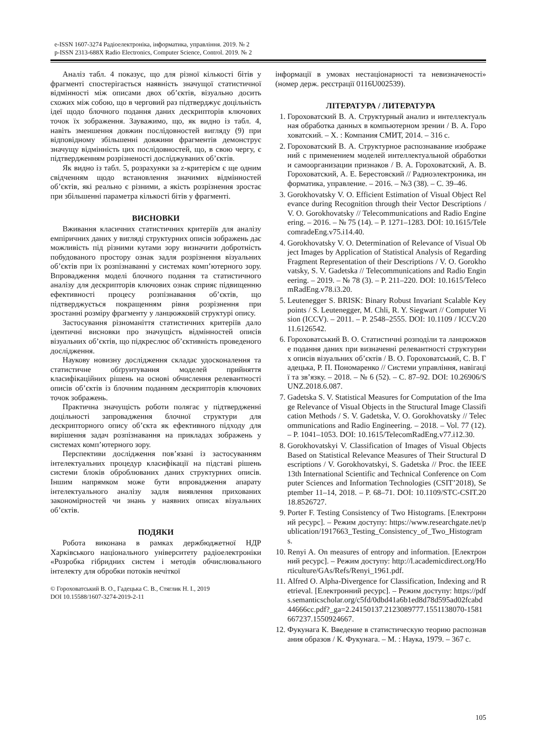e-ISSN 1607-3274 Радіоелектроніка, інформатика, управління. 2019. № 2
p-ISSN 2313-688X Radio Electronics, Computer Science, Control. 2019. № 2
Аналіз табл. 4 показує, що для різної кількості бітів у фрагменті спостерігається наявність значущої статистичної відмінності між описами двох об’єктів, візуально досить схожих між собою, що в черговий раз підтверджує доцільність ідеї щодо блочного подання даних дескрипторів ключових точок їх зображення. Зауважимо, що, як видно із табл. 4, навіть зменшення довжин послідовностей вигляду (9) при відповідному збільшенні довжини фрагментів демонструє значущу відмінність цих послідовностей, що, в свою чергу, є підтвердженням розрізненості досліджуваних об’єктів.
Як видно із табл. 5, розрахунки за z-критерієм є ще одним свідченням щодо встановлення значимих відмінностей об’єктів, які реально є різними, а якість розрізнення зростає при збільшенні параметра кількості бітів у фрагменті.
ВИСНОВКИ
Вживання класичних статистичних критеріїв для аналізу емпіричних даних у вигляді структурних описів зображень дає можливість під різними кутами зору визначити добротність побудованого простору ознак задля розрізнення візуальних об’єктів при їх розпізнаванні у системах комп’ютерного зору. Впровадження моделі блочного подання та статистичного аналізу для дескрипторів ключових ознак сприяє підвищенню ефективності процесу розпізнавання об’єктів, що підтверджується покращенням рівня розрізнення при зростанні розміру фрагменту у ланцюжковій структурі опису.
Застосування різноманіття статистичних критеріїв дало ідентичні висновки про значущість відмінностей описів візуальних об’єктів, що підкреслює об’єктивність проведеного дослідження.
Наукову новизну дослідження складає удосконалення та статистичне обґрунтування моделей прийняття класифікаційних рішень на основі обчислення релевантності описів об’єктів із блочним поданням дескрипторів ключових точок зображень.
Практична значущість роботи полягає у підтвердженні доцільності запровадження блочної структури для дескрипторного опису об’єкта як ефективного підходу для вирішення задач розпізнавання на прикладах зображень у системах комп’ютерного зору.
Перспективи дослідження пов’язані із застосуванням інтелектуальних процедур класифікації на підставі рішень системи блоків оброблюваних даних структурних описів. Іншим напрямком може бути впровадження апарату інтелектуального аналізу задля виявлення прихованих закономірностей чи знань у наявних описах візуальних об’єктів.
ПОДЯКИ
Робота виконана в рамках держбюджетної НДР Харківського національного університету радіоелектроніки «Розробка гібридних систем і методів обчислювального інтелекту для обробки потоків нечіткої
© Гороховатський В. О., Гадецька С. В., Стяглик Н. І., 2019
DOI 10.15588/1607-3274-2019-2-11
інформації в умовах нестаціонарності та невизначеності» (номер держ. реєстрації 0116U002539).
ЛІТЕРАТУРА / ЛИТЕРАТУРА
1. Гороховатский В. А. Структурный анализ и интеллектуальная обработка данных в компьютерном зрении / В. А. Гороховатский. – Х. : Компания СМИТ, 2014. – 316 с.
2. Гороховатский В. А. Структурное распознавание изображений с применением моделей интеллектуальной обработки и самоорганизации признаков / В. А. Гороховатский, А. В. Гороховатский, А. Е. Берестовский // Радиоэлектроника, информатика, управление. – 2016. – №3 (38). – С. 39–46.
3. Gorokhovatsky V. O. Efficient Estimation of Visual Object Relevance during Recognition through their Vector Descriptions / V. O. Gorokhovatsky // Telecommunications and Radio Engineering. – 2016. – № 75 (14). – P. 1271–1283. DOI: 10.1615/TelecomradeEng.v75.i14.40.
4. Gorokhovatsky V. O. Determination of Relevance of Visual Object Images by Application of Statistical Analysis of Regarding Fragment Representation of their Descriptions / V. O. Gorokhovatsky, S. V. Gadetska // Telecommunications and Radio Engineering. – 2019. – № 78 (3). – P. 211–220. DOI: 10.1615/TelecomRadEng.v78.i3.20.
5. Leutenegger S. BRISK: Binary Robust Invariant Scalable Keypoints / S. Leutenegger, M. Chli, R. Y. Siegwart // Computer Vision (ICCV). – 2011. – P. 2548–2555. DOI: 10.1109 / ICCV.2011.6126542.
6. Гороховатський В. О. Статистичні розподіли та ланцюжкове подання даних при визначенні релевантності структурних описів візуальних об’єктів / В. О. Гороховатський, С. В. Гадецька, Р. П. Пономаренко // Системи управління, навігації та зв’язку. – 2018. – № 6 (52). – С. 87–92. DOI: 10.26906/SUNZ.2018.6.087.
7. Gadetska S. V. Statistical Measures for Computation of the Image Relevance of Visual Objects in the Structural Image Classification Methods / S. V. Gadetska, V. O. Gorokhovatsky // Telecommunications and Radio Engineering. – 2018. – Vol. 77 (12). – P. 1041–1053. DOI: 10.1615/TelecomRadEng.v77.i12.30.
8. Gorokhovatskyi V. Classification of Images of Visual Objects Based on Statistical Relevance Measures of Their Structural Descriptions / V. Gorokhovatskyi, S. Gadetska // Proc. the IEEE 13th International Scientific and Technical Conference on Computer Sciences and Information Technologies (CSIT’2018), September 11–14, 2018. – P. 68–71. DOI: 10.1109/STC-CSIT.2018.8526727.
9. Porter F. Testing Consistency of Two Histograms. [Електронний ресурс]. – Режим доступу: https://www.researchgate.net/publication/1917663_Testing_Consistency_of_Two_Histograms.
10. Renyi A. On measures of entropy and information. [Електронний ресурс]. – Режим доступу: http://l.academicdirect.org/Horticulture/GAs/Refs/Renyi_1961.pdf.
11. Alfred O. Alpha-Divergence for Classification, Indexing and Retrieval. [Електронний ресурс]. – Режим доступу: https://pdfs.semanticscholar.org/c5fd/0dbd41a6b1ed8d78d595ad02fcabd44666cc.pdf?_ga=2.24150137.2123089777.1551138070-1581667237.1550924667.
12. Фукунага К. Введение в статистическую теорию распознавания образов / К. Фукунага. – М. : Наука, 1979. – 367 с.
105